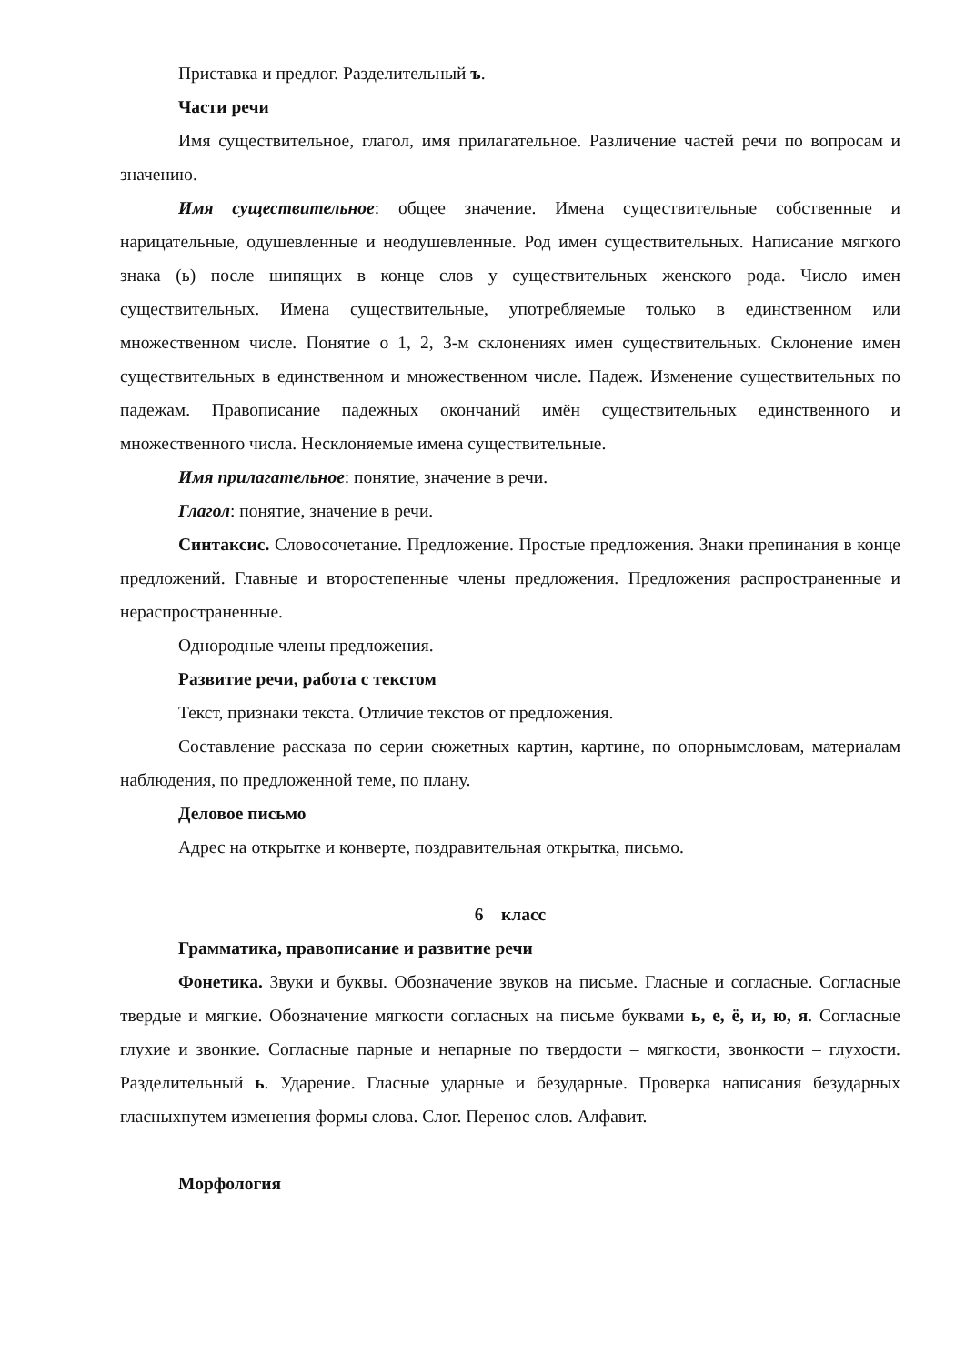Приставка и предлог. Разделительный ъ.
Части речи
Имя существительное, глагол, имя прилагательное. Различение частей речи по вопросам и значению.
Имя существительное: общее значение. Имена существительные собственные и нарицательные, одушевленные и неодушевленные. Род имен существительных. Написание мягкого знака (ь) после шипящих в конце слов у существительных женского рода. Число имен существительных. Имена существительные, употребляемые только в единственном или множественном числе. Понятие о 1, 2, 3-м склонениях имен существительных. Склонение имен существительных в единственном и множественном числе. Падеж. Изменение существительных по падежам. Правописание падежных окончаний имён существительных единственного и множественного числа. Несклоняемые имена существительные.
Имя прилагательное: понятие, значение в речи.
Глагол: понятие, значение в речи.
Синтаксис. Словосочетание. Предложение. Простые предложения. Знаки препинания в конце предложений. Главные и второстепенные члены предложения. Предложения распространенные и нераспространенные.
Однородные члены предложения.
Развитие речи, работа с текстом
Текст, признаки текста. Отличие текстов от предложения.
Составление рассказа по серии сюжетных картин, картине, по опорнымсловам, материалам наблюдения, по предложенной теме, по плану.
Деловое письмо
Адрес на открытке и конверте, поздравительная открытка, письмо.
6 класс
Грамматика, правописание и развитие речи
Фонетика. Звуки и буквы. Обозначение звуков на письме. Гласные и согласные. Согласные твердые и мягкие. Обозначение мягкости согласных на письме буквами ь, е, ё, и, ю, я. Согласные глухие и звонкие. Согласные парные и непарные по твердости – мягкости, звонкости – глухости. Разделительный ь. Ударение. Гласные ударные и безударные. Проверка написания безударных гласныхпутем изменения формы слова. Слог. Перенос слов. Алфавит.
Морфология